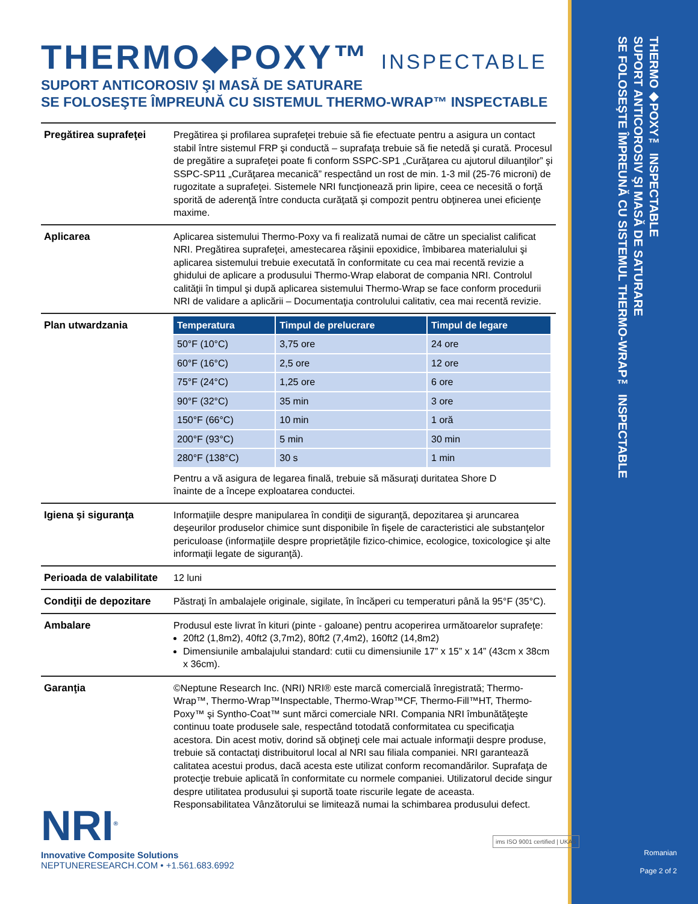THERMO◆POXY™ INSPECTABLE
SUPORT ANTICOROSIV ŞI MASĂ DE SATURARE
SE FOLOSEŞTE ÎMPREUNĂ CU SISTEMUL THERMO-WRAP™ INSPECTABLE
THERMO◆POXY™ INSPECTABLE
SUPORT ANTICOROSIV ŞI MASĂ DE SATURARE
SE FOLOSEŞTE ÎMPREUNĂ CU SISTEMUL THERMO-WRAP™ INSPECTABLE
| Pregătirea suprafeţei | Pregătirea şi profilarea suprafeţei trebuie să fie efectuate pentru a asigura un contact stabil între sistemul FRP şi conductă – suprafaţa trebuie să fie netedă şi curată. Procesul de pregătire a suprafeţei poate fi conform SSPC-SP1 „Curăţarea cu ajutorul diluanţilor” şi SSPC-SP11 „Curăţarea mecanică” respectând un rost de min. 1-3 mil (25-76 microni) de rugozitate a suprafeţei. Sistemele NRI funcţionează prin lipire, ceea ce necesită o forţă sporită de aderenţă între conducta curăţată şi compozit pentru obţinerea unei eficienţe maxime. |
| Aplicarea | Aplicarea sistemului Thermo-Poxy va fi realizată numai de către un specialist calificat NRI. Pregătirea suprafeţei, amestecarea răşinii epoxidice, îmbibarea materialului şi aplicarea sistemului trebuie executată în conformitate cu cea mai recentă revizie a ghidului de aplicare a produsului Thermo-Wrap elaborat de compania NRI. Controlul calităţii în timpul şi după aplicarea sistemului Thermo-Wrap se face conform procedurii NRI de validare a aplicării – Documentaţia controlului calitativ, cea mai recentă revizie. |
| Plan utwardzania | / Temperatura / Timpul de prelucrare / Timpul de legare / / --- / --- / --- / / 50°F (10°C) / 3,75 ore / 24 ore / / 60°F (16°C) / 2,5 ore / 12 ore / / 75°F (24°C) / 1,25 ore / 6 ore / / 90°F (32°C) / 35 min / 3 ore / / 150°F (66°C) / 10 min / 1 oră / / 200°F (93°C) / 5 min / 30 min / / 280°F (138°C) / 30 s / 1 min / Pentru a vă asigura de legarea finală, trebuie să măsuraţi duritatea Shore D înainte de a începe exploatarea conductei. |
| Igiena şi siguranţa | Informaţiile despre manipularea în condiţii de siguranţă, depozitarea şi aruncarea deşeurilor produselor chimice sunt disponibile în fişele de caracteristici ale substanţelor periculoase (informaţiile despre proprietăţile fizico-chimice, ecologice, toxicologice şi alte informaţii legate de siguranţă). |
| Perioada de valabilitate | 12 luni |
| Condiţii de depozitare | Păstraţi în ambalajele originale, sigilate, în încăperi cu temperaturi până la 95°F (35°C). |
| Ambalare | Produsul este livrat în kituri (pinte - galoane) pentru acoperirea următoarelor suprafeţe: 20ft2 (1,8m2), 40ft2 (3,7m2), 80ft2 (7,4m2), 160ft2 (14,8m2) Dimensiunile ambalajului standard: cutii cu dimensiunile 17” x 15” x 14” (43cm x 38cm x 36cm). |
| Garanţia | ©Neptune Research Inc. (NRI) NRI® este marcă comercială înregistrată; Thermo-Wrap™, Thermo-Wrap™Inspectable, Thermo-Wrap™CF, Thermo-Fill™HT, Thermo-Poxy™ şi Syntho-Coat™ sunt mărci comerciale NRI. Compania NRI îmbunătăţeşte continuu toate produsele sale, respectând totodată conformitatea cu specificaţia acestora. Din acest motiv, dorind să obţineţi cele mai actuale informaţii despre produse, trebuie să contactaţi distribuitorul local al NRI sau filiala companiei. NRI garantează calitatea acestui produs, dacă acesta este utilizat conform recomandărilor. Suprafaţa de protecţie trebuie aplicată în conformitate cu normele companiei. Utilizatorul decide singur despre utilitatea produsului şi suportă toate riscurile legate de aceasta. Responsabilitatea Vânzătorului se limitează numai la schimbarea produsului defect. |
NRI<sup>®</sup>
Innovative Composite Solutions
NEPTUNERESEARCH.COM • +1.561.683.6992
ims ISO 9001 certified | UKAS
Romanian
Page 2 of 2